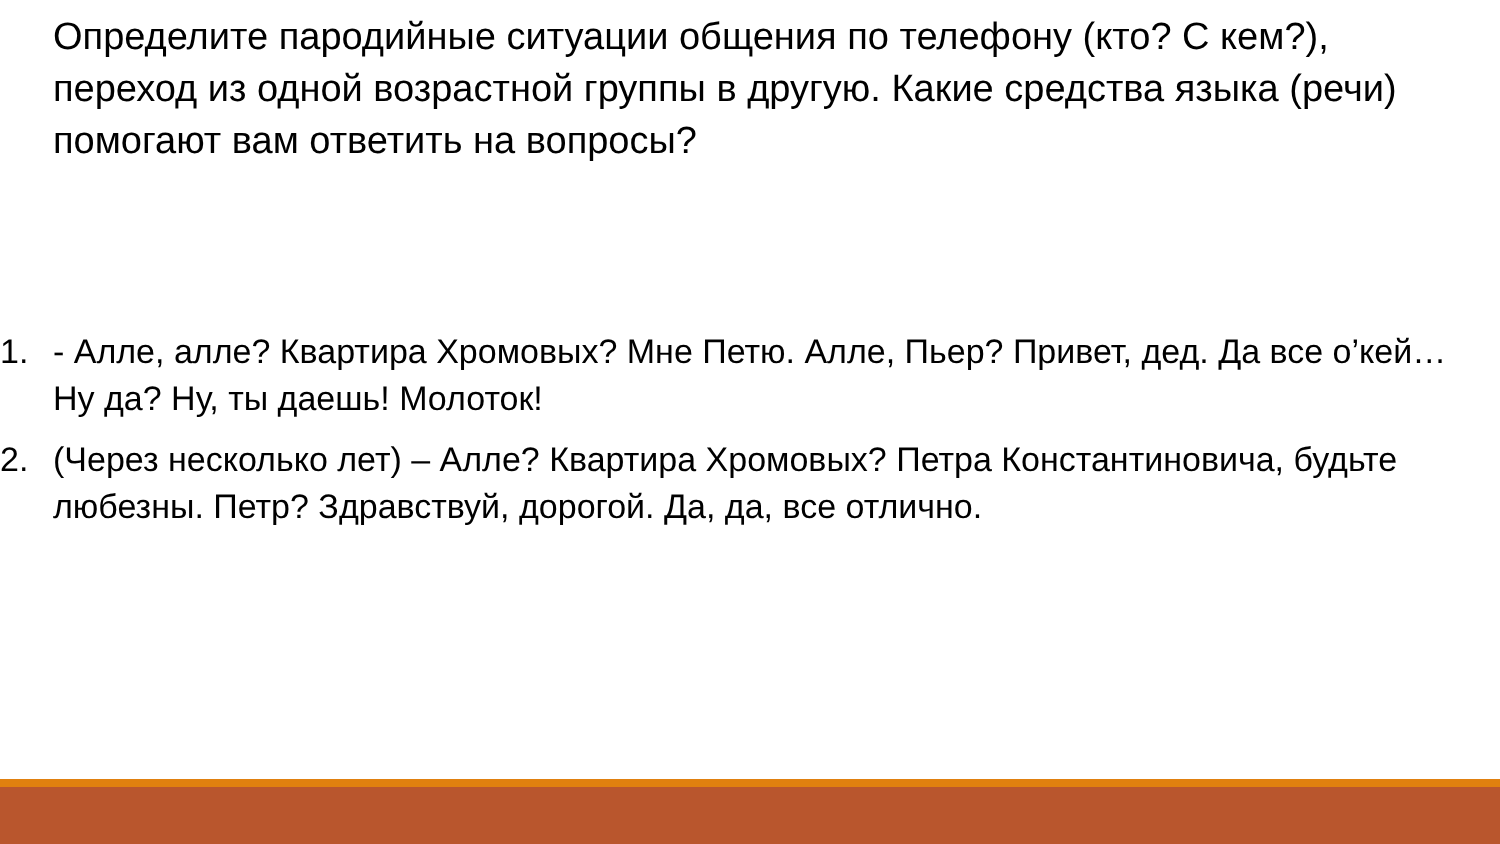Определите пародийные ситуации общения по телефону (кто? С кем?), переход из одной возрастной группы в другую. Какие средства языка (речи) помогают вам ответить на вопросы?
1. - Алле, алле? Квартира Хромовых? Мне Петю. Алле, Пьер? Привет, дед. Да все о’кей… Ну да? Ну, ты даешь! Молоток!
2. (Через несколько лет) – Алле? Квартира Хромовых? Петра Константиновича, будьте любезны. Петр? Здравствуй, дорогой. Да, да, все отлично.